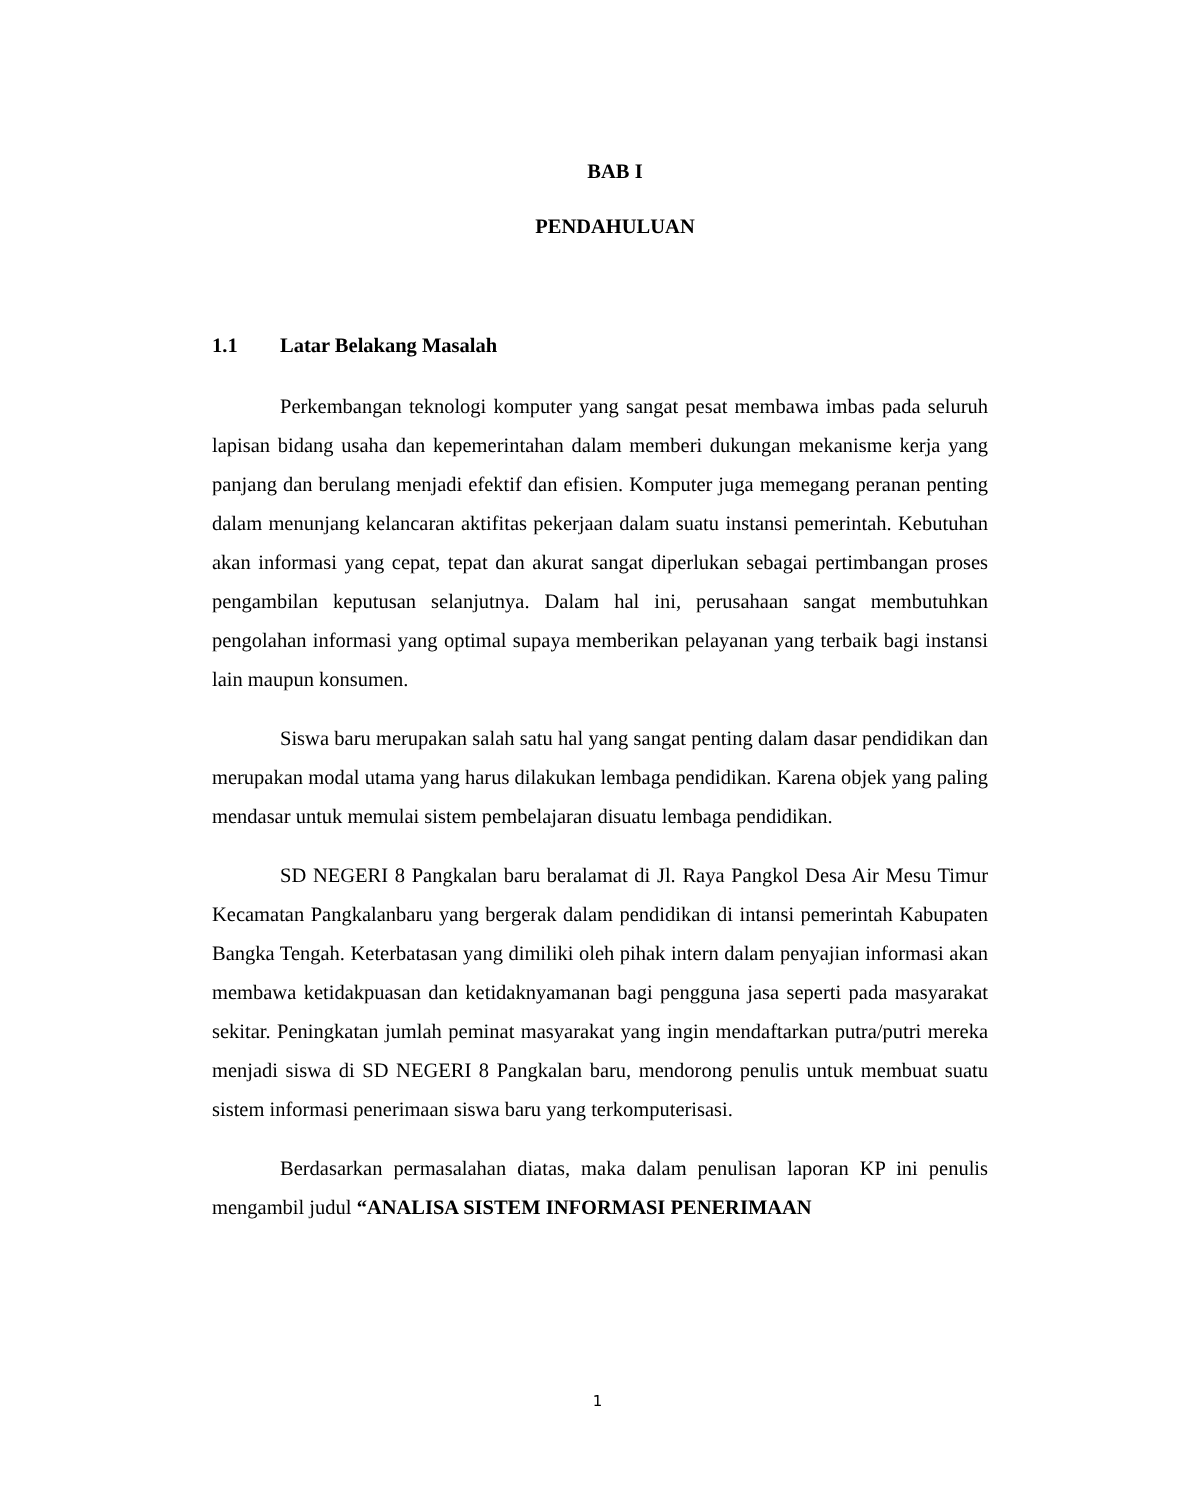BAB I
PENDAHULUAN
1.1 Latar Belakang Masalah
Perkembangan teknologi komputer yang sangat pesat membawa imbas pada seluruh lapisan bidang usaha dan kepemerintahan dalam memberi dukungan mekanisme kerja yang panjang dan berulang menjadi efektif dan efisien. Komputer juga memegang peranan penting dalam menunjang kelancaran aktifitas pekerjaan dalam suatu instansi pemerintah. Kebutuhan akan informasi yang cepat, tepat dan akurat sangat diperlukan sebagai pertimbangan proses pengambilan keputusan selanjutnya. Dalam hal ini, perusahaan sangat membutuhkan pengolahan informasi yang optimal supaya memberikan pelayanan yang terbaik bagi instansi lain maupun konsumen.
Siswa baru merupakan salah satu hal yang sangat penting dalam dasar pendidikan dan merupakan modal utama yang harus dilakukan lembaga pendidikan. Karena objek yang paling mendasar untuk memulai sistem pembelajaran disuatu lembaga pendidikan.
SD NEGERI 8 Pangkalan baru beralamat di Jl. Raya Pangkol Desa Air Mesu Timur Kecamatan Pangkalanbaru yang bergerak dalam pendidikan di intansi pemerintah Kabupaten Bangka Tengah. Keterbatasan yang dimiliki oleh pihak intern dalam penyajian informasi akan membawa ketidakpuasan dan ketidaknyamanan bagi pengguna jasa seperti pada masyarakat sekitar. Peningkatan jumlah peminat masyarakat yang ingin mendaftarkan putra/putri mereka menjadi siswa di SD NEGERI 8 Pangkalan baru, mendorong penulis untuk membuat suatu sistem informasi penerimaan siswa baru yang terkomputerisasi.
Berdasarkan permasalahan diatas, maka dalam penulisan laporan KP ini penulis mengambil judul “ANALISA SISTEM INFORMASI PENERIMAAN
1